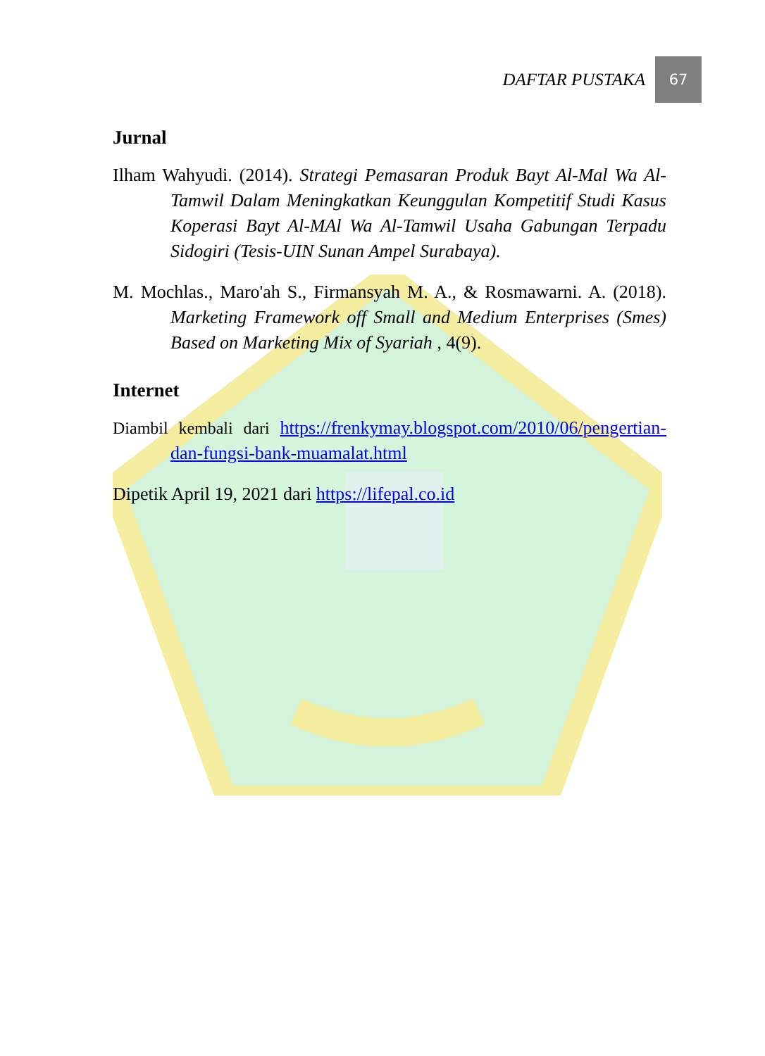DAFTAR PUSTAKA
67
Jurnal
Ilham Wahyudi. (2014). Strategi Pemasaran Produk Bayt Al-Mal Wa Al-Tamwil Dalam Meningkatkan Keunggulan Kompetitif Studi Kasus Koperasi Bayt Al-MAl Wa Al-Tamwil Usaha Gabungan Terpadu Sidogiri (Tesis-UIN Sunan Ampel Surabaya).
M. Mochlas., Maro'ah S., Firmansyah M. A., & Rosmawarni. A. (2018). Marketing Framework off Small and Medium Enterprises (Smes) Based on Marketing Mix of Syariah , 4(9).
Internet
Diambil kembali dari https://frenkymay.blogspot.com/2010/06/pengertian-dan-fungsi-bank-muamalat.html
Dipetik April 19, 2021 dari https://lifepal.co.id